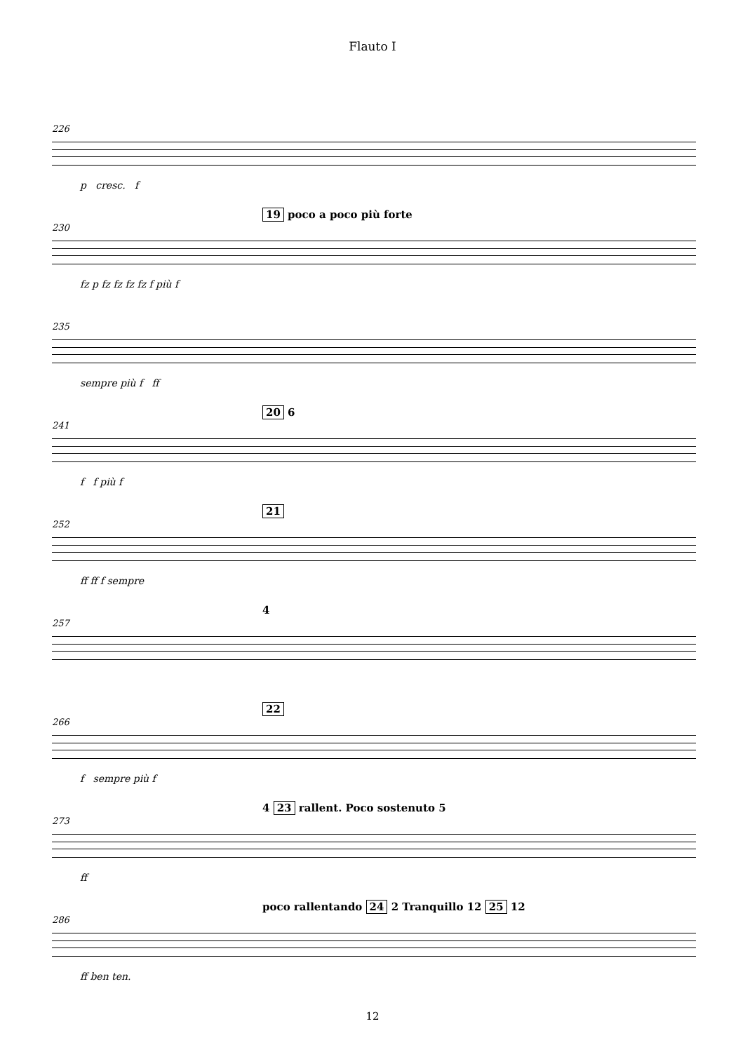Flauto I
226
p cresc. f
230
19 poco a poco più forte
fz p fz fz fz fz f più f
235
sempre più f ff
241
20 6
f f più f
252
21
ff ff f sempre
257
4
266
22
f sempre più f
273
4 23 rallent. Poco sostenuto 5
ff
286
poco rallentando 24 2 Tranquillo 12 25 12
ff ben ten.
12